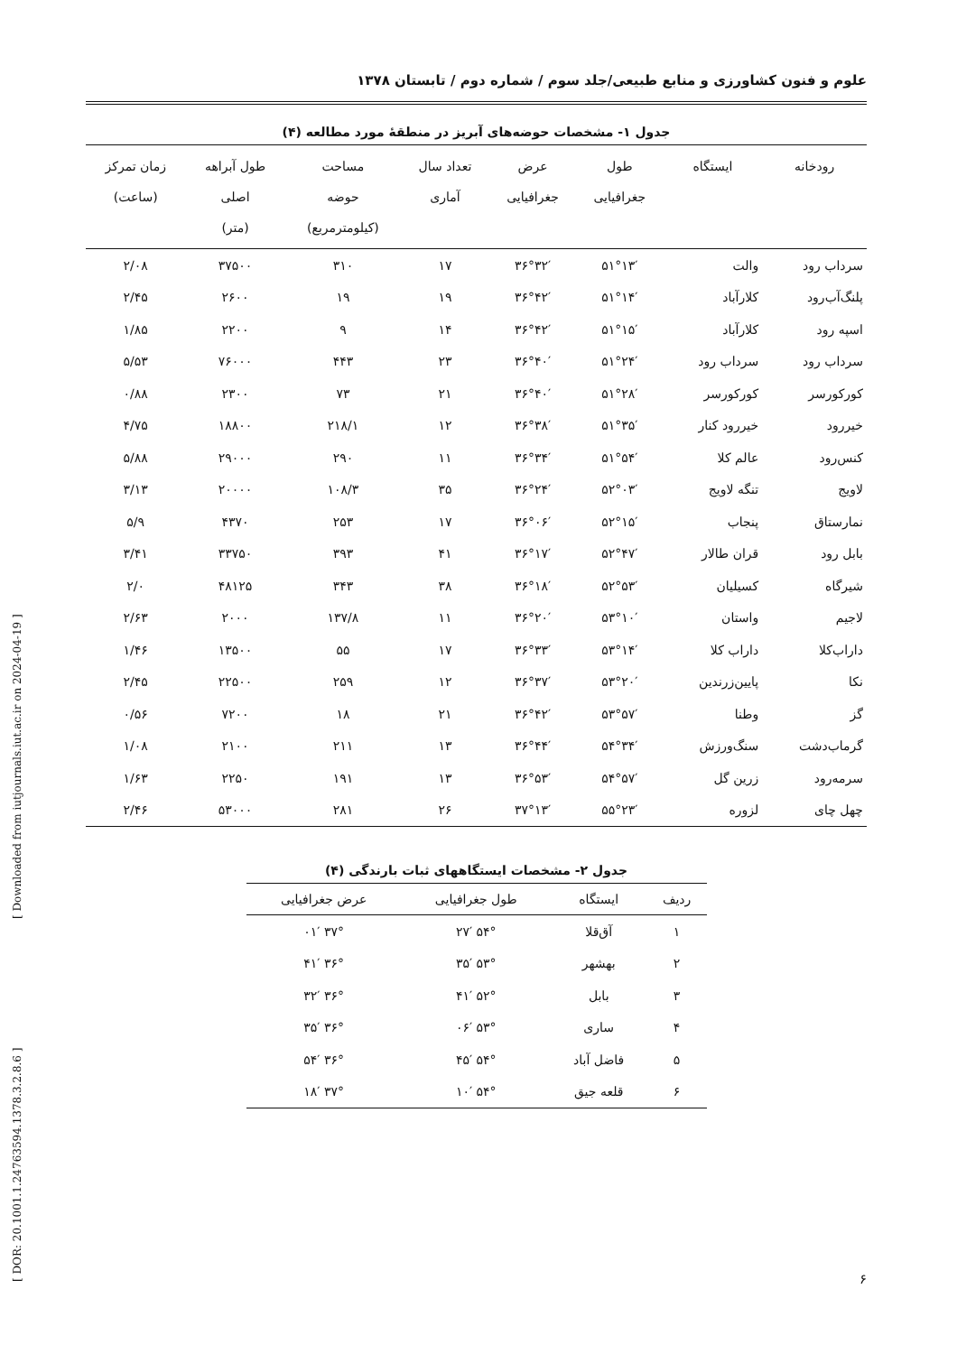علوم و فنون کشاورزی و منابع طبیعی/جلد سوم / شماره دوم / تابستان ۱۳۷۸
جدول ۱- مشخصات حوضه‌های آبریز در منطقهٔ مورد مطالعه (۴)
| رودخانه | ایستگاه | طول جغرافیایی | عرض جغرافیایی | تعداد سال آماری | مساحت حوضه (کیلومترمربع) | طول آبراهه اصلی (متر) | زمان تمرکز (ساعت) |
| --- | --- | --- | --- | --- | --- | --- | --- |
| سرداب رود | والت | ۵۱°۱۳′ | ۳۶°۳۲′ | ۱۷ | ۳۱۰ | ۳۷۵۰۰ | ۲/۰۸ |
| پلنگ‌آب‌رود | کلارآباد | ۵۱°۱۴′ | ۳۶°۴۲′ | ۱۹ | ۱۹ | ۲۶۰۰ | ۲/۴۵ |
| اسپه رود | کلارآباد | ۵۱°۱۵′ | ۳۶°۴۲′ | ۱۴ | ۹ | ۲۲۰۰ | ۱/۸۵ |
| سرداب رود | سرداب رود | ۵۱°۲۴′ | ۳۶°۴۰′ | ۲۳ | ۴۴۳ | ۷۶۰۰۰ | ۵/۵۳ |
| کورکورسر | کورکورسر | ۵۱°۲۸′ | ۳۶°۴۰′ | ۲۱ | ۷۳ | ۲۳۰۰ | ۰/۸۸ |
| خیررود | خیررود کنار | ۵۱°۳۵′ | ۳۶°۳۸′ | ۱۲ | ۲۱۸/۱ | ۱۸۸۰۰ | ۴/۷۵ |
| کنس‌رود | عالم کلا | ۵۱°۵۴′ | ۳۶°۳۴′ | ۱۱ | ۲۹۰ | ۲۹۰۰۰ | ۵/۸۸ |
| لاویج | تنگه لاویج | ۵۲°۰۳′ | ۳۶°۲۴′ | ۳۵ | ۱۰۸/۳ | ۲۰۰۰۰ | ۳/۱۳ |
| نمارستاق | پنجاب | ۵۲°۱۵′ | ۳۶°۰۶′ | ۱۷ | ۲۵۳ | ۴۳۷۰ | ۵/۹ |
| بابل رود | قران طالار | ۵۲°۴۷′ | ۳۶°۱۷′ | ۴۱ | ۳۹۳ | ۳۳۷۵۰ | ۳/۴۱ |
| شیرگاه | کسیلیان | ۵۲°۵۳′ | ۳۶°۱۸′ | ۳۸ | ۳۴۳ | ۴۸۱۲۵ | ۲/۰ |
| لاجیم | واستان | ۵۳°۱۰′ | ۳۶°۲۰′ | ۱۱ | ۱۳۷/۸ | ۲۰۰۰ | ۲/۶۳ |
| داراب‌کلا | داراب کلا | ۵۳°۱۴′ | ۳۶°۳۳′ | ۱۷ | ۵۵ | ۱۳۵۰۰ | ۱/۴۶ |
| نکا | پایین‌زرندین | ۵۳°۲۰′ | ۳۶°۳۷′ | ۱۲ | ۲۵۹ | ۲۲۵۰۰ | ۲/۴۵ |
| گز | وطنا | ۵۳°۵۷′ | ۳۶°۴۲′ | ۲۱ | ۱۸ | ۷۲۰۰ | ۰/۵۶ |
| گرماب‌دشت | سنگ‌ورزش | ۵۴°۳۴′ | ۳۶°۴۴′ | ۱۳ | ۲۱۱ | ۲۱۰۰ | ۱/۰۸ |
| سرمه‌رود | زرین گل | ۵۴°۵۷′ | ۳۶°۵۳′ | ۱۳ | ۱۹۱ | ۲۲۵۰ | ۱/۶۳ |
| چهل چای | لزوره | ۵۵°۲۳′ | ۳۷°۱۳′ | ۲۶ | ۲۸۱ | ۵۳۰۰۰ | ۲/۴۶ |
جدول ۲- مشخصات ایستگاههای ثبات بارندگی (۴)
| ردیف | ایستگاه | طول جغرافیایی | عرض جغرافیایی |
| --- | --- | --- | --- |
| ۱ | آق‌قلا | ۵۴° ۲۷′ | ۳۷° ۰۱′ |
| ۲ | بهشهر | ۵۳° ۳۵′ | ۳۶° ۴۱′ |
| ۳ | بابل | ۵۲° ۴۱′ | ۳۶° ۳۲′ |
| ۴ | ساری | ۵۳° ۰۶′ | ۳۶° ۳۵′ |
| ۵ | فاضل آباد | ۵۴° ۴۵′ | ۳۶° ۵۴′ |
| ۶ | قلعه جیق | ۵۴° ۱۰′ | ۳۷° ۱۸′ |
۶
[ DOR: 20.1001.1.24763594.1378.3.2.8.6 ] [ Downloaded from iutjournals.iut.ac.ir on 2024-04-19 ]